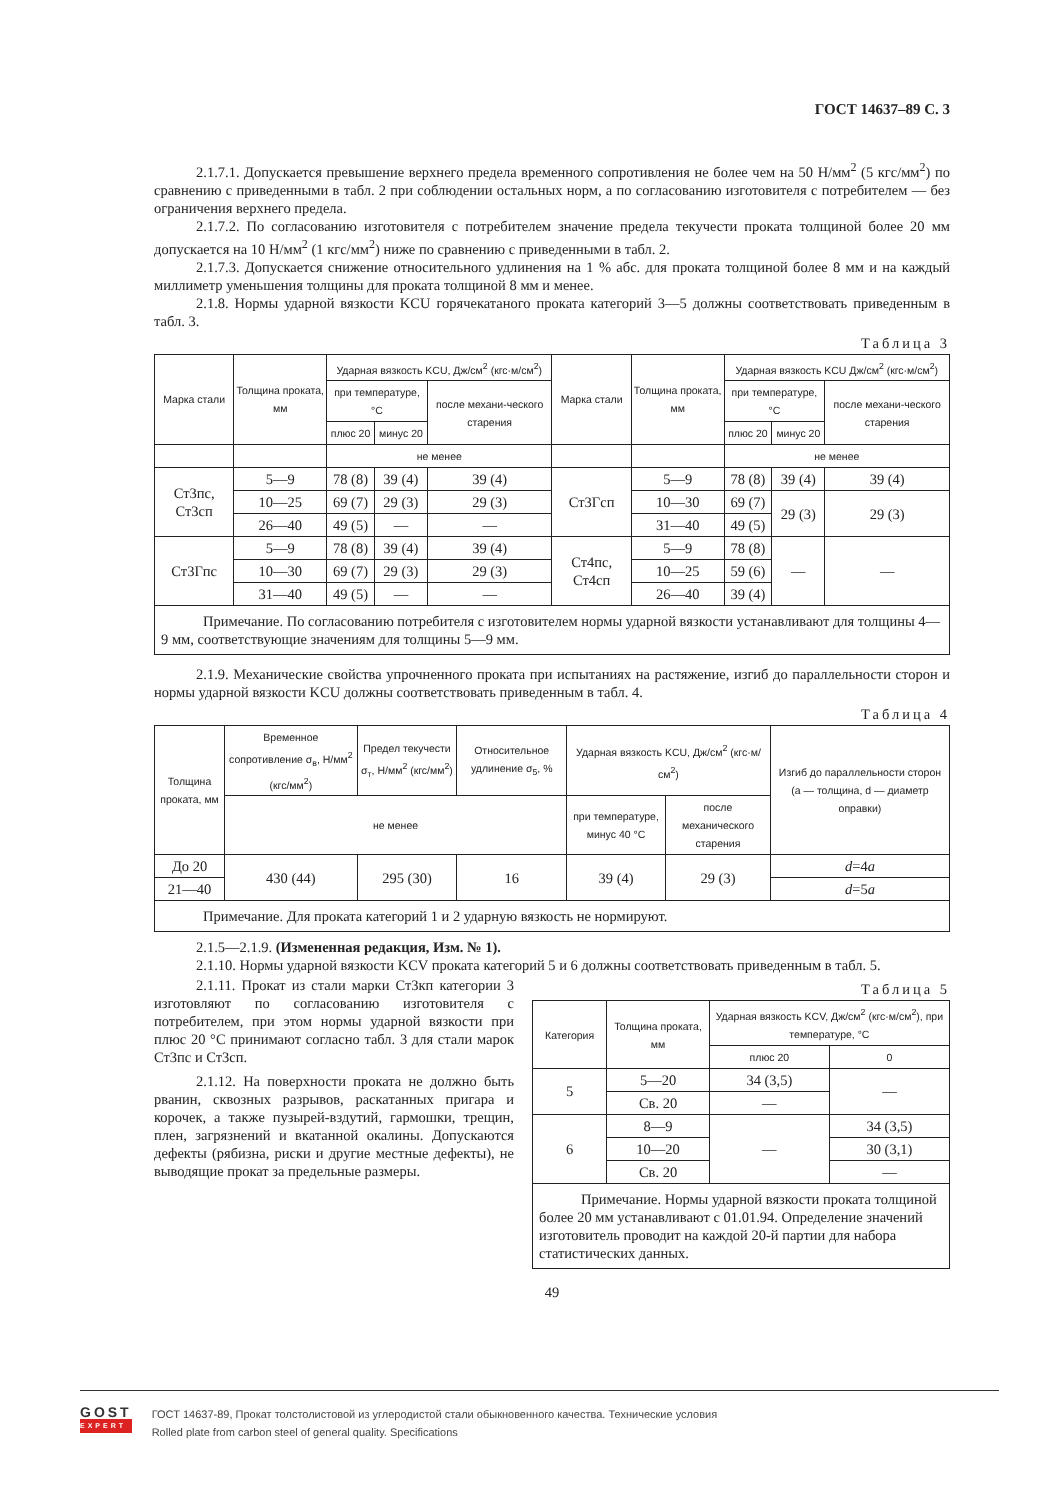ГОСТ 14637–89 С. 3
2.1.7.1. Допускается превышение верхнего предела временного сопротивления не более чем на 50 Н/мм<sup>2</sup> (5 кгс/мм<sup>2</sup>) по сравнению с приведенными в табл. 2 при соблюдении остальных норм, а по согласованию изготовителя с потребителем — без ограничения верхнего предела.
2.1.7.2. По согласованию изготовителя с потребителем значение предела текучести проката толщиной более 20 мм допускается на 10 Н/мм<sup>2</sup> (1 кгс/мм<sup>2</sup>) ниже по сравнению с приведенными в табл. 2.
2.1.7.3. Допускается снижение относительного удлинения на 1 % абс. для проката толщиной более 8 мм и на каждый миллиметр уменьшения толщины для проката толщиной 8 мм и менее.
2.1.8. Нормы ударной вязкости KCU горячекатаного проката категорий 3—5 должны соответствовать приведенным в табл. 3.
Таблица 3
| Марка стали | Толщина проката, мм | Ударная вязкость KCU, Дж/см<sup>2</sup> (кгс·м/см<sup>2</sup>) | | | Марка стали | Толщина проката, мм | Ударная вязкость KCU Дж/см<sup>2</sup> (кгс·м/см<sup>2</sup>) | | |
| --- | --- | --- | --- | --- | --- | --- | --- | --- | --- |
| | | при температуре, °С | | после механи-ческого старения | | | при температуре, °С | | после механи-ческого старения |
| | | плюс 20 | минус 20 | | | | плюс 20 | минус 20 | |
| | | не менее | | | | | не менее | | |
| Ст3пс, Ст3сп | 5—9 | 78 (8) | 39 (4) | 39 (4) | Ст3Гсп | 5—9 | 78 (8) | 39 (4) | 39 (4) |
| | 10—25 | 69 (7) | 29 (3) | 29 (3) | | 10—30 | 69 (7) | 29 (3) | 29 (3) |
| | 26—40 | 49 (5) | — | — | | 31—40 | 49 (5) | | |
| Ст3Гпс | 5—9 | 78 (8) | 39 (4) | 39 (4) | Ст4пс, Ст4сп | 5—9 | 78 (8) | — | — |
| | 10—30 | 69 (7) | 29 (3) | 29 (3) | | 10—25 | 59 (6) | | |
| | 31—40 | 49 (5) | — | — | | 26—40 | 39 (4) | | |
| Примечание. По согласованию потребителя с изготовителем нормы ударной вязкости устанавливают для толщины 4—9 мм, соответствующие значениям для толщины 5—9 мм. | | | | | | | | | |
2.1.9. Механические свойства упрочненного проката при испытаниях на растяжение, изгиб до параллельности сторон и нормы ударной вязкости KCU должны соответствовать приведенным в табл. 4.
Таблица 4
| Толщина проката, мм | Временное сопротивление σ<sub>в</sub>, Н/мм<sup>2</sup> (кгс/мм<sup>2</sup>) | Предел текучести σ<sub>т</sub>, Н/мм<sup>2</sup> (кгс/мм<sup>2</sup>) | Относительное удлинение σ<sub>5</sub>, % | Ударная вязкость KCU, Дж/см<sup>2</sup> (кгс·м/см<sup>2</sup>) | | Изгиб до параллельности сторон (a — толщина, d — диаметр оправки) |
| --- | --- | --- | --- | --- | --- | --- |
| | не менее | | | при температуре, минус 40 °С | после механического старения | |
| До 20 | 430 (44) | 295 (30) | 16 | 39 (4) | 29 (3) | d =4 a |
| 21—40 | | | | | | d =5 a |
| Примечание. Для проката категорий 1 и 2 ударную вязкость не нормируют. | | | | | | |
2.1.5—2.1.9. (Измененная редакция, Изм. № 1).
2.1.10. Нормы ударной вязкости KCV проката категорий 5 и 6 должны соответствовать приведенным в табл. 5.
2.1.11. Прокат из стали марки Ст3кп категории 3 изготовляют по согласованию изготовителя с потребителем, при этом нормы ударной вязкости при плюс 20 °С принимают согласно табл. 3 для стали марок Ст3пс и Ст3сп.
2.1.12. На поверхности проката не должно быть рванин, сквозных разрывов, раскатанных пригара и корочек, а также пузырей-вздутий, гармошки, трещин, плен, загрязнений и вкатанной окалины. Допускаются дефекты (рябизна, риски и другие местные дефекты), не выводящие прокат за предельные размеры.
Таблица 5
| Категория | Толщина проката, мм | Ударная вязкость KCV, Дж/см<sup>2</sup> (кгс·м/см<sup>2</sup>), при температуре, °С | |
| --- | --- | --- | --- |
| | | плюс 20 | 0 |
| 5 | 5—20 | 34 (3,5) | — |
| | Св. 20 | — | |
| 6 | 8—9 | — | 34 (3,5) |
| | 10—20 | | 30 (3,1) |
| | Св. 20 | | — |
| Примечание. Нормы ударной вязкости проката толщиной более 20 мм устанавливают с 01.01.94. Определение значений изготовитель проводит на каждой 20-й партии для набора статистических данных. | | | |
49
GOST
EXPERT
ГОСТ 14637-89, Прокат толстолистовой из углеродистой стали обыкновенного качества. Технические условия
Rolled plate from carbon steel of general quality. Specifications